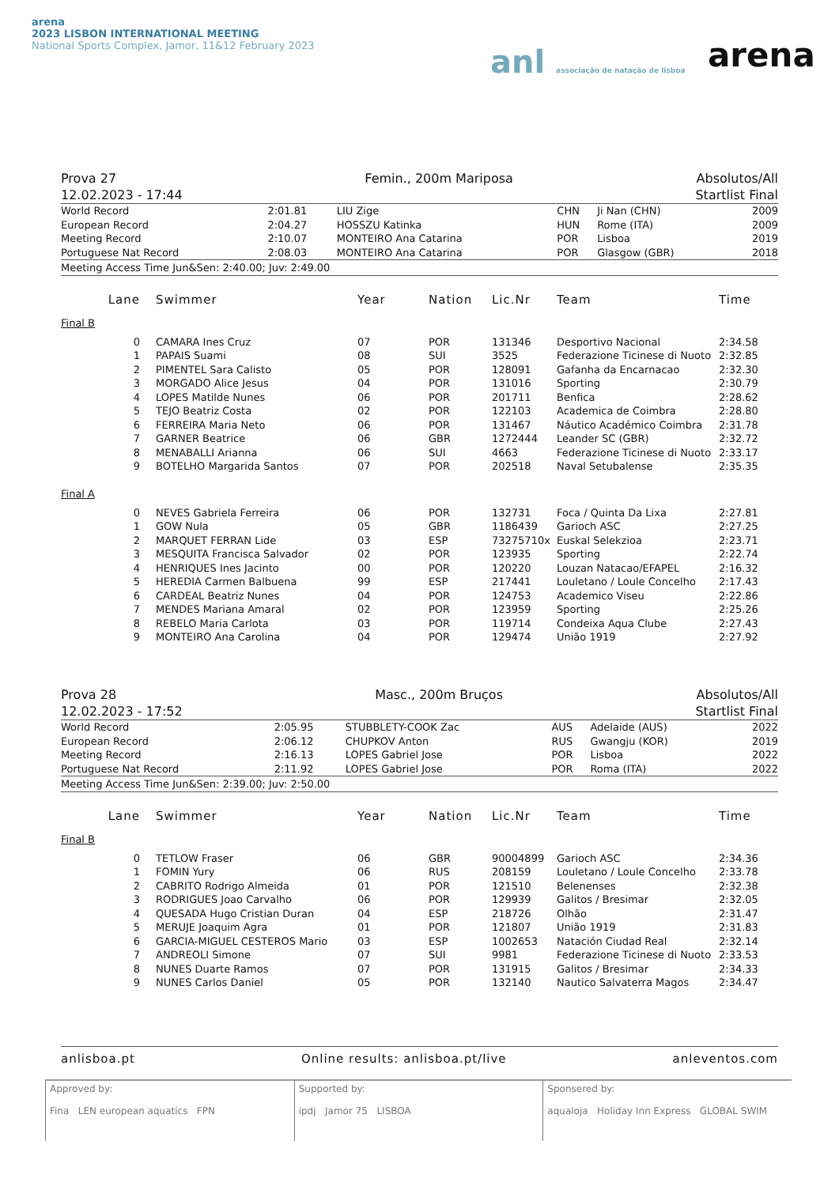arena
2023 LISBON INTERNATIONAL MEETING
National Sports Complex, Jamor, 11&12 February 2023
anl associação de natação de lisboa
arena
Prova 27
12.02.2023 - 17:44 Femin., 200m Mariposa Absolutos/All
Startlist Final
| World Record | 2:01.81 | LIU Zige | CHN | Ji Nan (CHN) | 2009 |
| European Record | 2:04.27 | HOSSZU Katinka | HUN | Rome (ITA) | 2009 |
| Meeting Record | 2:10.07 | MONTEIRO Ana Catarina | POR | Lisboa | 2019 |
| Portuguese Nat Record | 2:08.03 | MONTEIRO Ana Catarina | POR | Glasgow (GBR) | 2018 |
Meeting Access Time Jun&Sen: 2:40.00; Juv: 2:49.00
| Lane | Swimmer | Year | Nation | Lic.Nr | Team | Time |
| --- | --- | --- | --- | --- | --- | --- |
Final B
| 0 | CAMARA Ines Cruz | 07 | POR | 131346 | Desportivo Nacional | 2:34.58 |
| 1 | PAPAIS Suami | 08 | SUI | 3525 | Federazione Ticinese di Nuoto | 2:32.85 |
| 2 | PIMENTEL Sara Calisto | 05 | POR | 128091 | Gafanha da Encarnacao | 2:32.30 |
| 3 | MORGADO Alice Jesus | 04 | POR | 131016 | Sporting | 2:30.79 |
| 4 | LOPES Matilde Nunes | 06 | POR | 201711 | Benfica | 2:28.62 |
| 5 | TEJO Beatriz Costa | 02 | POR | 122103 | Academica de Coimbra | 2:28.80 |
| 6 | FERREIRA Maria Neto | 06 | POR | 131467 | Náutico Académico Coimbra | 2:31.78 |
| 7 | GARNER Beatrice | 06 | GBR | 1272444 | Leander SC (GBR) | 2:32.72 |
| 8 | MENABALLI Arianna | 06 | SUI | 4663 | Federazione Ticinese di Nuoto | 2:33.17 |
| 9 | BOTELHO Margarida Santos | 07 | POR | 202518 | Naval Setubalense | 2:35.35 |
Final A
| 0 | NEVES Gabriela Ferreira | 06 | POR | 132731 | Foca / Quinta Da Lixa | 2:27.81 |
| 1 | GOW Nula | 05 | GBR | 1186439 | Garioch ASC | 2:27.25 |
| 2 | MARQUET FERRAN Lide | 03 | ESP | 73275710x | Euskal Selekzioa | 2:23.71 |
| 3 | MESQUITA Francisca Salvador | 02 | POR | 123935 | Sporting | 2:22.74 |
| 4 | HENRIQUES Ines Jacinto | 00 | POR | 120220 | Louzan Natacao/EFAPEL | 2:16.32 |
| 5 | HEREDIA Carmen Balbuena | 99 | ESP | 217441 | Louletano / Loule Concelho | 2:17.43 |
| 6 | CARDEAL Beatriz Nunes | 04 | POR | 124753 | Academico Viseu | 2:22.86 |
| 7 | MENDES Mariana Amaral | 02 | POR | 123959 | Sporting | 2:25.26 |
| 8 | REBELO Maria Carlota | 03 | POR | 119714 | Condeixa Aqua Clube | 2:27.43 |
| 9 | MONTEIRO Ana Carolina | 04 | POR | 129474 | União 1919 | 2:27.92 |
Prova 28
12.02.2023 - 17:52 Masc., 200m Bruços Absolutos/All
Startlist Final
| World Record | 2:05.95 | STUBBLETY-COOK Zac | AUS | Adelaide (AUS) | 2022 |
| European Record | 2:06.12 | CHUPKOV Anton | RUS | Gwangju (KOR) | 2019 |
| Meeting Record | 2:16.13 | LOPES Gabriel Jose | POR | Lisboa | 2022 |
| Portuguese Nat Record | 2:11.92 | LOPES Gabriel Jose | POR | Roma (ITA) | 2022 |
Meeting Access Time Jun&Sen: 2:39.00; Juv: 2:50.00
| Lane | Swimmer | Year | Nation | Lic.Nr | Team | Time |
| --- | --- | --- | --- | --- | --- | --- |
Final B
| 0 | TETLOW Fraser | 06 | GBR | 90004899 | Garioch ASC | 2:34.36 |
| 1 | FOMIN Yury | 06 | RUS | 208159 | Louletano / Loule Concelho | 2:33.78 |
| 2 | CABRITO Rodrigo Almeida | 01 | POR | 121510 | Belenenses | 2:32.38 |
| 3 | RODRIGUES Joao Carvalho | 06 | POR | 129939 | Galitos / Bresimar | 2:32.05 |
| 4 | QUESADA Hugo Cristian Duran | 04 | ESP | 218726 | Olhão | 2:31.47 |
| 5 | MERUJE Joaquim Agra | 01 | POR | 121807 | União 1919 | 2:31.83 |
| 6 | GARCIA-MIGUEL CESTEROS Mario | 03 | ESP | 1002653 | Natación Ciudad Real | 2:32.14 |
| 7 | ANDREOLI Simone | 07 | SUI | 9981 | Federazione Ticinese di Nuoto | 2:33.53 |
| 8 | NUNES Duarte Ramos | 07 | POR | 131915 | Galitos / Bresimar | 2:34.33 |
| 9 | NUNES Carlos Daniel | 05 | POR | 132140 | Nautico Salvaterra Magos | 2:34.47 |
anlisboa.pt Online results: anlisboa.pt/live anleventos.com
Approved by:
Fina LEN european aquatics FPN
Supported by:
ipdj Jamor 75 LISBOA
Sponsered by:
aqualoja Holiday Inn Express GLOBAL SWIM